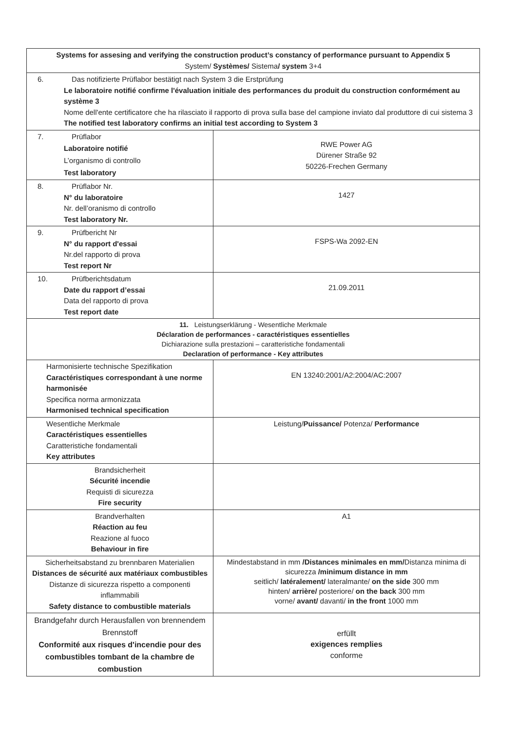| Systems for assesing and verifying the construction product’s constancy of performance pursuant to Appendix 5 System/ Systèmes/ Sistema / system 3+4 | |
| 6. Das notifizierte Prüflabor bestätigt nach System 3 die Erstprüfung Le laboratoire notifié confirme l'évaluation initiale des performances du produit du construction conformément au système 3 Nome dell'ente certificatore che ha rilasciato il rapporto di prova sulla base del campione inviato dal produttore di cui sistema 3 The notified test laboratory confirms an initial test according to System 3 | |
| 7. Prüflabor Laboratoire notifié L’organismo di controllo Test laboratory | RWE Power AG Dürener Straße 92 50226-Frechen Germany |
| 8. Prüflabor Nr. N° du laboratoire Nr. dell’oranismo di controllo Test laboratory Nr. | 1427 |
| 9. Prüfbericht Nr N° du rapport d'essai Nr.del rapporto di prova Test report Nr | FSPS-Wa 2092-EN |
| 10. Prüfberichtsdatum Date du rapport d’essai Data del rapporto di prova Test report date | 21.09.2011 |
| 11. Leistungserklärung - Wesentliche Merkmale Déclaration de performances - caractéristiques essentielles Dichiarazione sulla prestazioni – caratteristiche fondamentali Declaration of performance - Key attributes | |
| Harmonisierte technische Spezifikation Caractéristiques correspondant à une norme harmonisée Specifica norma armonizzata Harmonised technical specification | EN 13240:2001/A2:2004/AC:2007 |
| Wesentliche Merkmale Caractéristiques essentielles Caratteristiche fondamentali Key attributes | Leistung/ Puissance/ Potenza/ Performance |
| Brandsicherheit Sécurité incendie Requisti di sicurezza Fire security | |
| Brandverhalten Réaction au feu Reazione al fuoco Behaviour in fire | A1 |
| Sicherheitsabstand zu brennbaren Materialien Distances de sécurité aux matériaux combustibles Distanze di sicurezza rispetto a componenti inflammabili Safety distance to combustible materials | Mindestabstand in mm /Distances minimales en mm/ Distanza minima di sicurezza /minimum distance in mm seitlich/ latéralement/ lateralmante/ on the side 300 mm hinten/ arrière/ posteriore/ on the back 300 mm vorne/ avant/ davanti/ in the front 1000 mm |
| Brandgefahr durch Herausfallen von brennendem Brennstoff Conformité aux risques d'incendie pour des combustibles tombant de la chambre de combustion | erfüllt exigences remplies conforme |